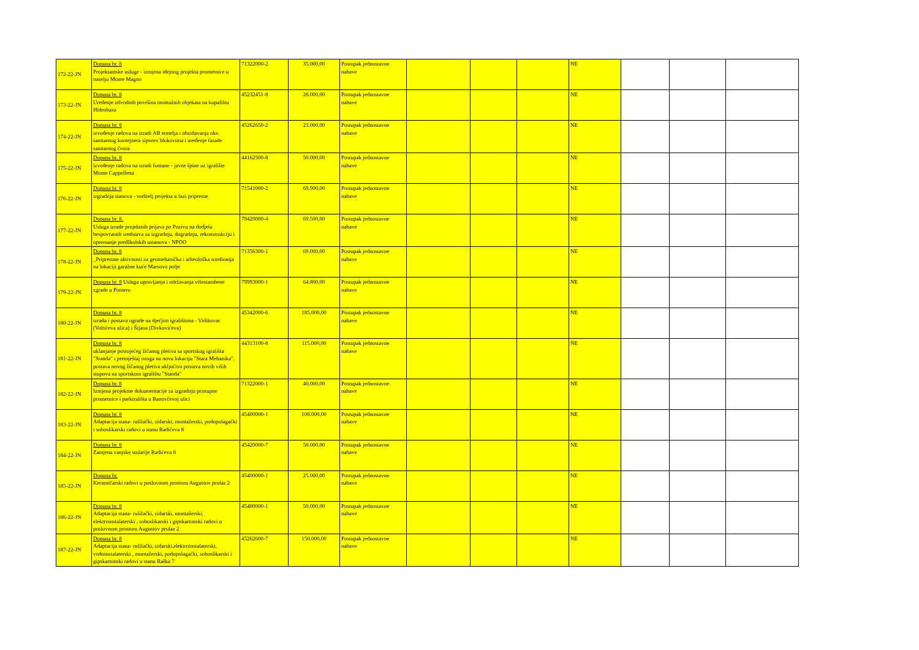| 172-22-JN | Dopuna br. 8 Projektantske usluge - izmjena idejnog projekta prometnice u naselju Monte Magno | 71322000-2 | 35.000,00 | Postupak jednostavne nabave | | | | NE | | | |
| 173-22-JN | Dopuna br. 8 Uređenje odvodnih površina montažnih objekata na kupalištu Hidrobaza | 45232451-8 | 28.000,00 | Postupak jednostavne nabave | | | | NE | | | |
| 174-22-JN | Dopuna br. 8 izvođenje radova na izradi AB temelja i obzidavanja oko sanitarnog kontejnera siporex blokovima i uređenje fasade sanitarnog čvora | 45262650-2 | 23.000,00 | Postupak jednostavne nabave | | | | NE | | | |
| 175-22-JN | Dopuna br. 8 izvođenje radova na izradi fontane - javne špine uz igralište Monte Cappelletta | 44162500-8 | 50.000,00 | Postupak jednostavne nabave | | | | NE | | | |
| 176-22-JN | Dopuna br. 8 izgradnja stanova - voditelj projekta u fazi pripreme | 71541000-2 | 69.900,00 | Postupak jednostavne nabave | | | | NE | | | |
| 177-22-JN | Dopuna br. 8. Usluga izrade projektnih prijava po Pozivu na dodjelu bespovratnih sredstava za izgradnju, dogradnju, rekonstrukciju i opremanje predškolskih ustanova - NPOO | 79420000-4 | 69.500,00 | Postupak jednostavne nabave | | | | NE | | | |
| 178-22-JN | Dopuna br. 8 _Pripremne aktivnosti za geomehanička i arheološka sondiranja na lokaciji garažne kuće Marsovo polje | 71356300-1 | 69.000,00 | Postupak jednostavne nabave | | | | NE | | | |
| 179-22-JN | Dopuna br. 8 Usluga upravljanja i održavanja višestambene zgrade u Pomeru | 79993000-1 | 64.800,00 | Postupak jednostavne nabave | | | | NE | | | |
| 180-22-JN | Dopuna br. 8 izrada i postava ograde na dječjim igralištima - Vidikovac (Voltićeva ulica) i Šijana (Divkovićeva) | 45342000-6 | 185.000,00 | Postupak jednostavne nabave | | | | NE | | | |
| 181-22-JN | Dopuna br. 8 uklanjanje postojećeg žičanog pletiva sa sportskog igrališta "Standa" i premještaj istoga na novu lokaciju "Stara Mehanika", postava novog žičanog pletiva uključivo postava novih viših stupova na sportskom igralištu "Standa" | 44313100-8 | 115.000,00 | Postupak jednostavne nabave | | | | NE | | | |
| 182-22-JN | Dopuna br. 8 Izmjena projektne dokumentacije za izgradnju pristupne prometnice i parkirališta u Banovčevoj ulici | 71322000-1 | 40.000,00 | Postupak jednostavne nabave | | | | NE | | | |
| 183-22-JN | Dopuna br. 8 Adaptacija stana- rušilački, zidarski, montažerski, podopolagački i soboslikarski radovi u stanu Radićeva 8 | 45400000-1 | 100.000,00 | Postupak jednostavne nabave | | | | NE | | | |
| 184-22-JN | Dopuna br. 8 Zamjena vanjske stolarije Radićeva 8 | 45420000-7 | 50.000,00 | Postupak jednostavne nabave | | | | NE | | | |
| 185-22-JN | Dopuna br. Keramičarski radovi u poslovnom prostoru Augustov prolaz 2 | 45400000-1 | 25.000,00 | Postupak jednostavne nabave | | | | NE | | | |
| 186-22-JN | Dopuna br. 8 Adaptacija stana- rušilački, zidarski, montažerski, elektroinstalaterski , soboslikarski i gipskartonski radovi u poslovnom prostoru Augustov prolaz 2 | 45400000-1 | 50.000,00 | Postupak jednostavne nabave | | | | NE | | | |
| 187-22-JN | Dopuna br. 8 Adaptacija stana- rušilački, zidarski,elektroinstalaterski, vodoinstalaterski , montažerski, podopolagački, soboslikarski i gipskartonski radovi u stanu Raška 7 | 45262600-7 | 150.000,00 | Postupak jednostavne nabave | | | | NE | | | |